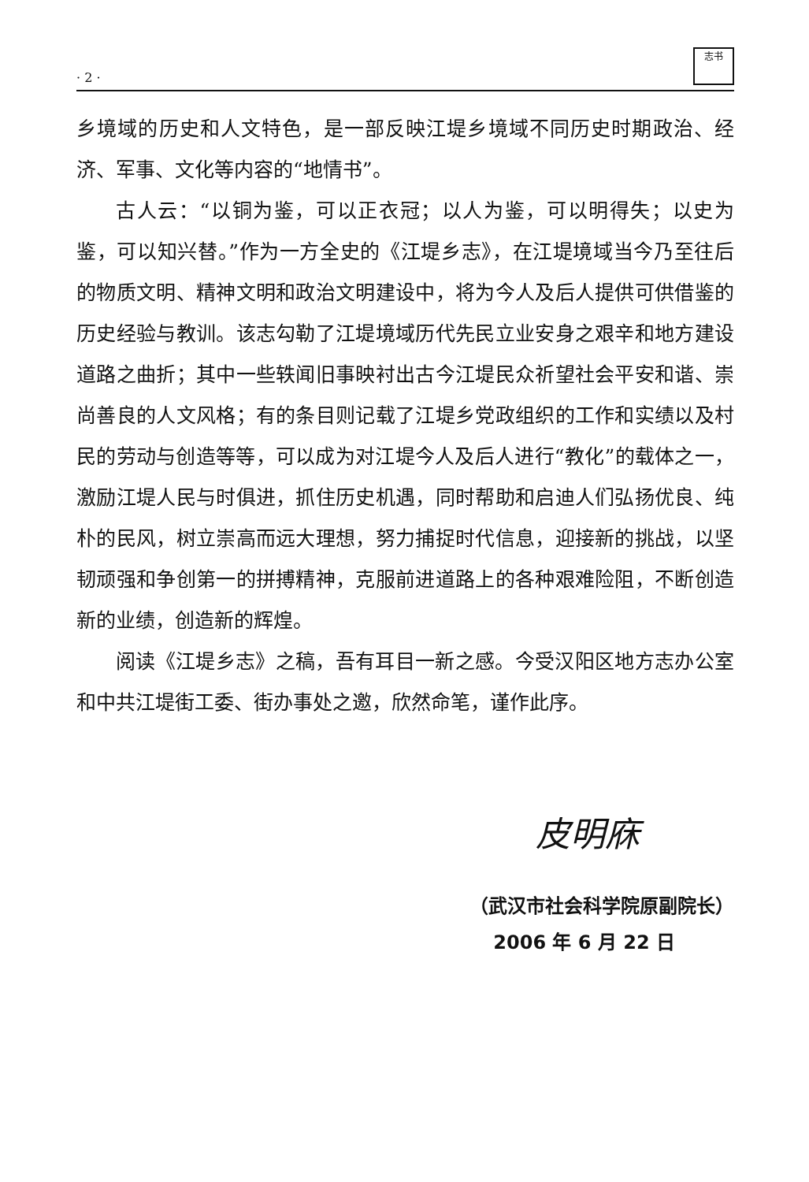· 2 ·
志书
乡境域的历史和人文特色，是一部反映江堤乡境域不同历史时期政治、经济、军事、文化等内容的“地情书”。
古人云：“以铜为鉴，可以正衣冠；以人为鉴，可以明得失；以史为鉴，可以知兴替。”作为一方全史的《江堤乡志》，在江堤境域当今乃至往后的物质文明、精神文明和政治文明建设中，将为今人及后人提供可供借鉴的历史经验与教训。该志勾勒了江堤境域历代先民立业安身之艰辛和地方建设道路之曲折；其中一些轶闻旧事映衬出古今江堤民众祈望社会平安和谐、崇尚善良的人文风格；有的条目则记载了江堤乡党政组织的工作和实绩以及村民的劳动与创造等等，可以成为对江堤今人及后人进行“教化”的载体之一，激励江堤人民与时俱进，抓住历史机遇，同时帮助和启迪人们弘扬优良、纯朴的民风，树立崇高而远大理想，努力捕捉时代信息，迎接新的挑战，以坚韧顽强和争创第一的拼搏精神，克服前进道路上的各种艰难险阻，不断创造新的业绩，创造新的辉煌。
阅读《江堤乡志》之稿，吾有耳目一新之感。今受汉阳区地方志办公室和中共江堤街工委、街办事处之邀，欣然命笔，谨作此序。
皮明庥
（武汉市社会科学院原副院长）
2006 年 6 月 22 日